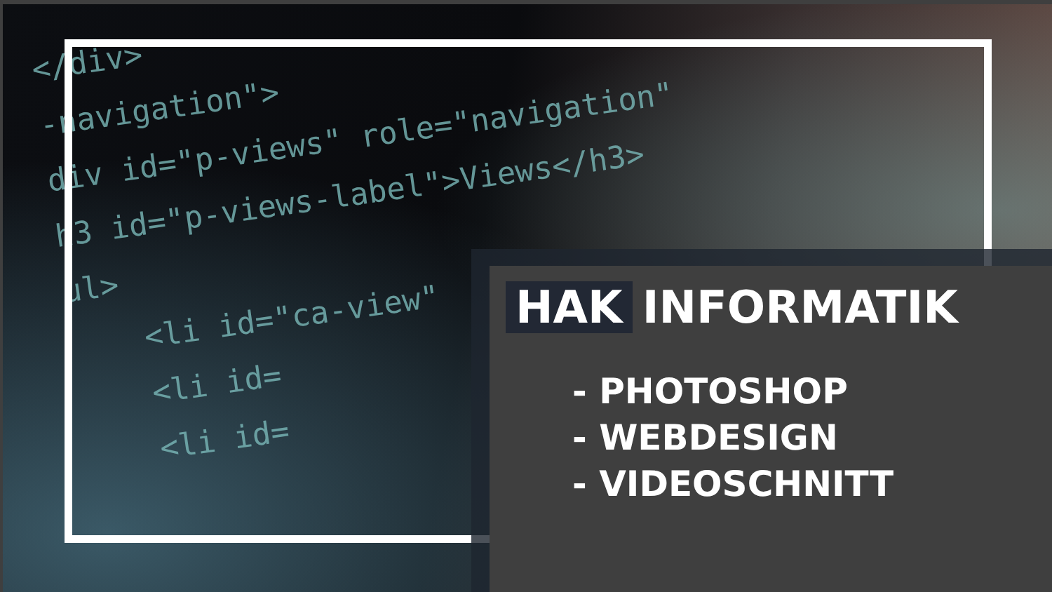</div>
-navigation">
div id="p-views" role="navigation"
h3 id="p-views-label">Views</h3>
ul>
<li id="ca-view"
<li id=
<li id=
HAK INFORMATIK
- PHOTOSHOP
- WEBDESIGN
- VIDEOSCHNITT